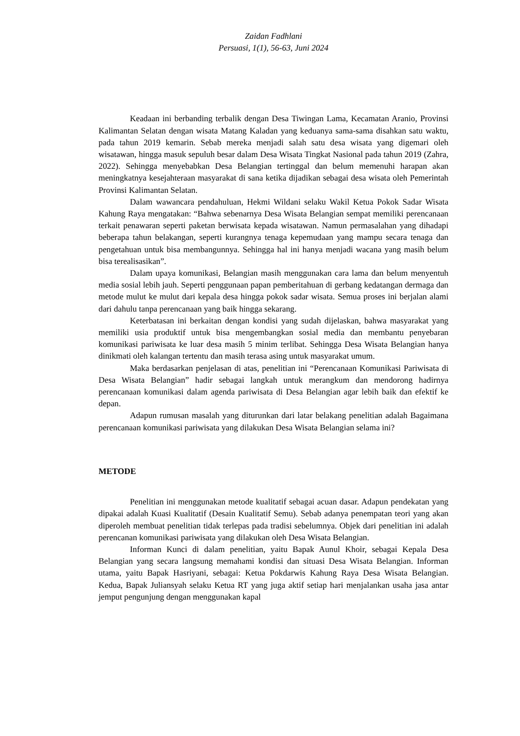Zaidan Fadhlani
Persuasi, 1(1), 56-63, Juni 2024
Keadaan ini berbanding terbalik dengan Desa Tiwingan Lama, Kecamatan Aranio, Provinsi Kalimantan Selatan dengan wisata Matang Kaladan yang keduanya sama-sama disahkan satu waktu, pada tahun 2019 kemarin. Sebab mereka menjadi salah satu desa wisata yang digemari oleh wisatawan, hingga masuk sepuluh besar dalam Desa Wisata Tingkat Nasional pada tahun 2019 (Zahra, 2022). Sehingga menyebabkan Desa Belangian tertinggal dan belum memenuhi harapan akan meningkatnya kesejahteraan masyarakat di sana ketika dijadikan sebagai desa wisata oleh Pemerintah Provinsi Kalimantan Selatan.
Dalam wawancara pendahuluan, Hekmi Wildani selaku Wakil Ketua Pokok Sadar Wisata Kahung Raya mengatakan: “Bahwa sebenarnya Desa Wisata Belangian sempat memiliki perencanaan terkait penawaran seperti paketan berwisata kepada wisatawan. Namun permasalahan yang dihadapi beberapa tahun belakangan, seperti kurangnya tenaga kepemudaan yang mampu secara tenaga dan pengetahuan untuk bisa membangunnya. Sehingga hal ini hanya menjadi wacana yang masih belum bisa terealisasikan”.
Dalam upaya komunikasi, Belangian masih menggunakan cara lama dan belum menyentuh media sosial lebih jauh. Seperti penggunaan papan pemberitahuan di gerbang kedatangan dermaga dan metode mulut ke mulut dari kepala desa hingga pokok sadar wisata. Semua proses ini berjalan alami dari dahulu tanpa perencanaan yang baik hingga sekarang.
Keterbatasan ini berkaitan dengan kondisi yang sudah dijelaskan, bahwa masyarakat yang memiliki usia produktif untuk bisa mengembangkan sosial media dan membantu penyebaran komunikasi pariwisata ke luar desa masih 5 minim terlibat. Sehingga Desa Wisata Belangian hanya dinikmati oleh kalangan tertentu dan masih terasa asing untuk masyarakat umum.
Maka berdasarkan penjelasan di atas, penelitian ini “Perencanaan Komunikasi Pariwisata di Desa Wisata Belangian” hadir sebagai langkah untuk merangkum dan mendorong hadirnya perencanaan komunikasi dalam agenda pariwisata di Desa Belangian agar lebih baik dan efektif ke depan.
Adapun rumusan masalah yang diturunkan dari latar belakang penelitian adalah Bagaimana perencanaan komunikasi pariwisata yang dilakukan Desa Wisata Belangian selama ini?
METODE
Penelitian ini menggunakan metode kualitatif sebagai acuan dasar. Adapun pendekatan yang dipakai adalah Kuasi Kualitatif (Desain Kualitatif Semu). Sebab adanya penempatan teori yang akan diperoleh membuat penelitian tidak terlepas pada tradisi sebelumnya. Objek dari penelitian ini adalah perencanan komunikasi pariwisata yang dilakukan oleh Desa Wisata Belangian.
Informan Kunci di dalam penelitian, yaitu Bapak Aunul Khoir, sebagai Kepala Desa Belangian yang secara langsung memahami kondisi dan situasi Desa Wisata Belangian. Informan utama, yaitu Bapak Hasriyani, sebagai: Ketua Pokdarwis Kahung Raya Desa Wisata Belangian. Kedua, Bapak Juliansyah selaku Ketua RT yang juga aktif setiap hari menjalankan usaha jasa antar jemput pengunjung dengan menggunakan kapal